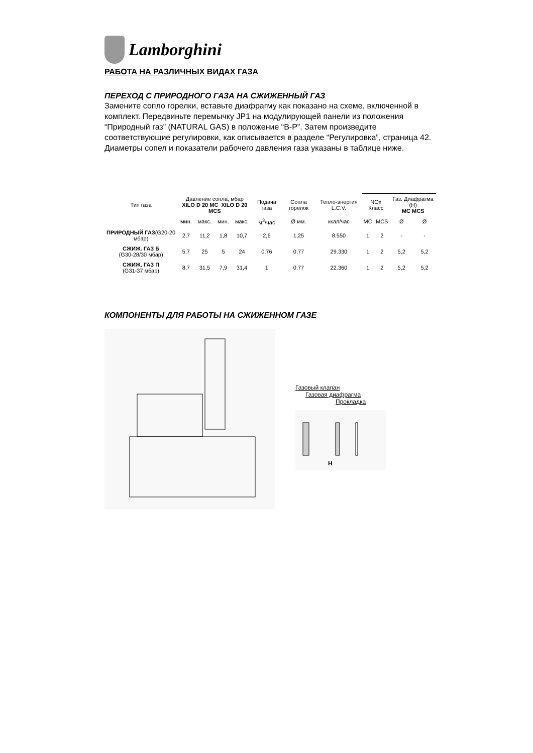Lamborghini
РАБОТА НА РАЗЛИЧНЫХ ВИДАХ ГАЗА
ПЕРЕХОД С ПРИРОДНОГО ГАЗА НА СЖИЖЕННЫЙ ГАЗ
Замените сопло горелки, вставьте диафрагму как показано на схеме, включенной в комплект. Передвиньте перемычку JP1 на модулирующей панели из положения “Природный газ” (NATURAL GAS) в положение “B-P”. Затем произведите соответствующие регулировки, как описывается в разделе “Регулировка”, страница 42. Диаметры сопел и показатели рабочего давления газа указаны в таблице ниже.
| Тип газа | Давление сопла, мбар XILO D 20 MC XILO D 20 MCS | | | | Подача газа | Сопла горелок | Тепло-энергия L.C.V. | NOx Класс | | Газ. Диафрагма (H) MC MCS | |
| --- | --- | --- | --- | --- | --- | --- | --- | --- | --- | --- | --- |
| | мин. | макс. | мин. | макс. | м<sup>3</sup>/час | Ø мм. | ккал/час | MC | MCS | Ø | Ø |
| ПРИРОДНЫЙ ГАЗ (G20-20 мбар) | 2,7 | 11,2 | 1,8 | 10,7 | 2,6 | 1,25 | 8.550 | 1 | 2 | - | - |
| СЖИЖ. ГАЗ Б (G30-28/30 мбар) | 5,7 | 25 | 5 | 24 | 0,76 | 0,77 | 29.330 | 1 | 2 | 5,2 | 5,2 |
| СЖИЖ. ГАЗ П (G31-37 мбар) | 8,7 | 31,5 | 7,9 | 31,4 | 1 | 0,77 | 22.360 | 1 | 2 | 5,2 | 5,2 |
КОМПОНЕНТЫ ДЛЯ РАБОТЫ НА СЖИЖЕННОМ ГАЗЕ
Газовый клапан
Газовая диафрагма
Прокладка
H